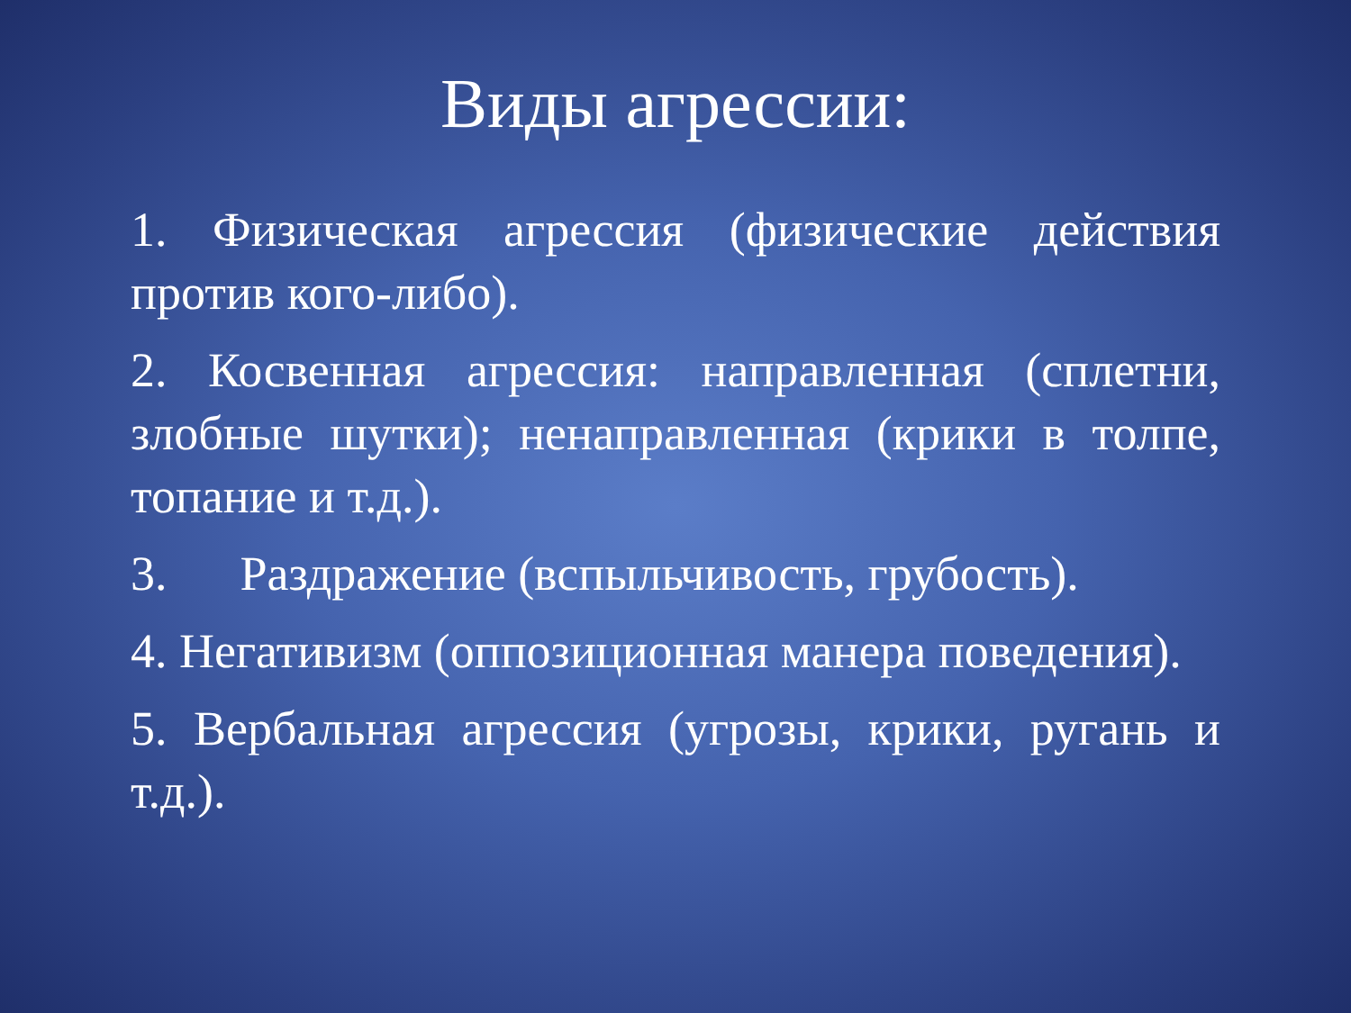Виды агрессии:
1. Физическая агрессия (физические действия против кого-либо).
2. Косвенная агрессия: направленная (сплетни, злобные шутки); ненаправленная (крики в толпе, топание и т.д.).
3. Раздражение (вспыльчивость, грубость).
4. Негативизм (оппозиционная манера поведения).
5. Вербальная агрессия (угрозы, крики, ругань и т.д.).